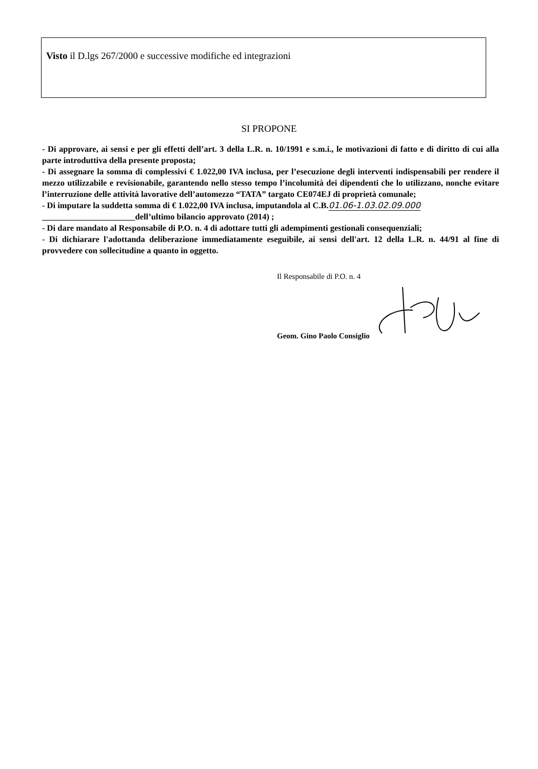Visto il D.lgs 267/2000 e successive modifiche ed integrazioni
SI PROPONE
- Di approvare, ai sensi e per gli effetti dell’art. 3 della L.R. n. 10/1991 e s.m.i., le motivazioni di fatto e di diritto di cui alla parte introduttiva della presente proposta;
- Di assegnare la somma di complessivi € 1.022,00 IVA inclusa, per l’esecuzione degli interventi indispensabili per rendere il mezzo utilizzabile e revisionabile, garantendo nello stesso tempo l’incolumità dei dipendenti che lo utilizzano, nonche evitare l’interruzione delle attività lavorative dell’automezzo “TATA” targato CE074EJ di proprietà comunale;
- Di imputare la suddetta somma di € 1.022,00 IVA inclusa, imputandola al C.B.01.06-1.03.02.09.000
______________________dell’ultimo bilancio approvato (2014) ;
- Di dare mandato al Responsabile di P.O. n. 4 di adottare tutti gli adempimenti gestionali consequenziali;
- Di dichiarare l'adottanda deliberazione immediatamente eseguibile, ai sensi dell'art. 12 della L.R. n. 44/91 al fine di provvedere con sollecitudine a quanto in oggetto.
Il Responsabile di P.O. n. 4
Geom. Gino Paolo Consiglio